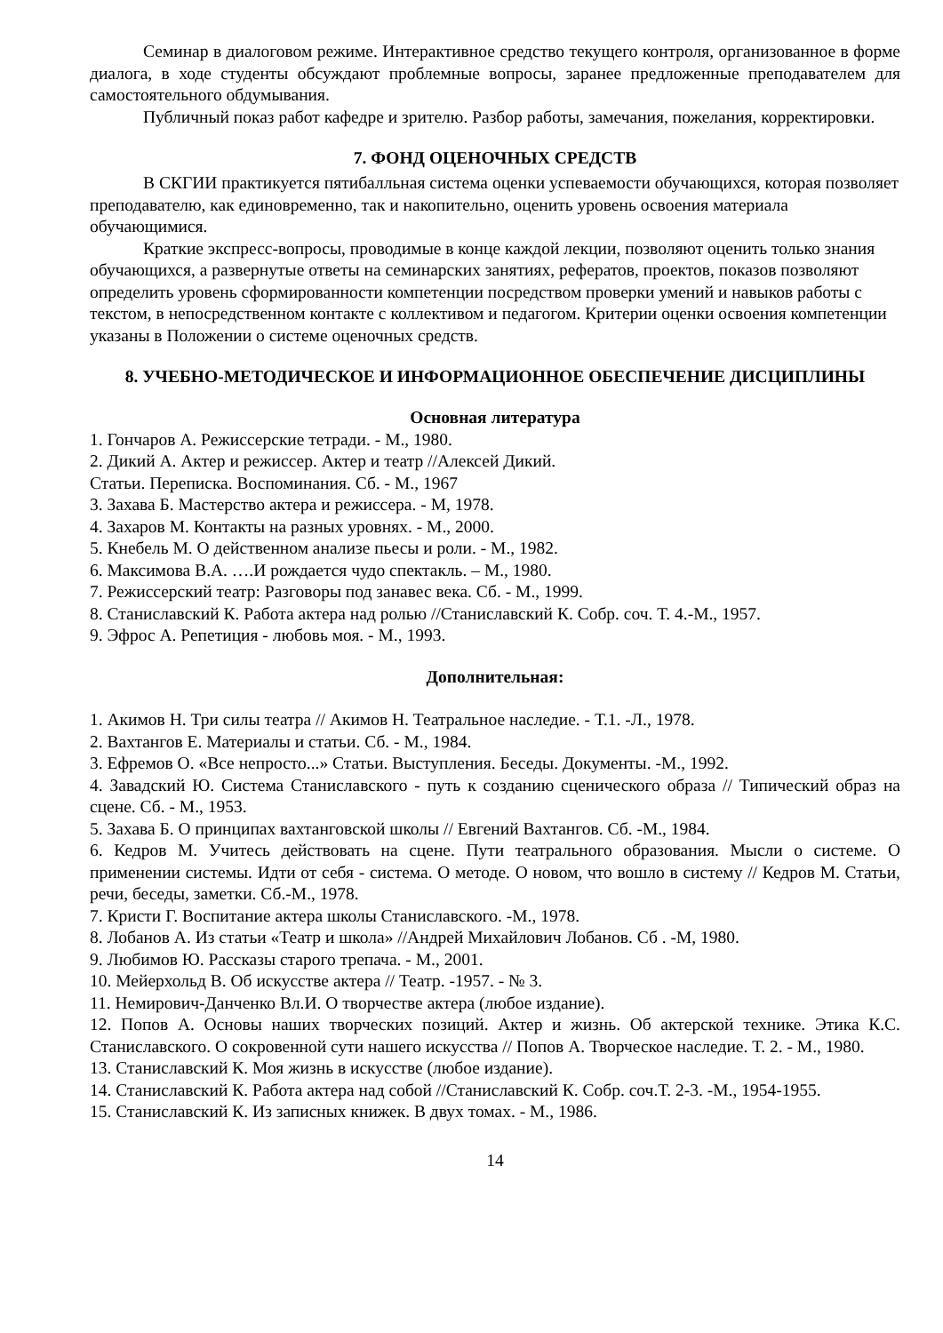Семинар в диалоговом режиме. Интерактивное средство текущего контроля, организованное в форме диалога, в ходе студенты обсуждают проблемные вопросы, заранее предложенные преподавателем для самостоятельного обдумывания.
Публичный показ работ кафедре и зрителю. Разбор работы, замечания, пожелания, корректировки.
7. ФОНД ОЦЕНОЧНЫХ СРЕДСТВ
В СКГИИ практикуется пятибалльная система оценки успеваемости обучающихся, которая позволяет преподавателю, как единовременно, так и накопительно, оценить уровень освоения материала обучающимися.
Краткие экспресс-вопросы, проводимые в конце каждой лекции, позволяют оценить только знания обучающихся, а развернутые ответы на семинарских занятиях, рефератов, проектов, показов позволяют определить уровень сформированности компетенции посредством проверки умений и навыков работы с текстом, в непосредственном контакте с коллективом и педагогом. Критерии оценки освоения компетенции указаны в Положении о системе оценочных средств.
8. УЧЕБНО-МЕТОДИЧЕСКОЕ И ИНФОРМАЦИОННОЕ ОБЕСПЕЧЕНИЕ ДИСЦИПЛИНЫ
Основная литература
1. Гончаров А. Режиссерские тетради. - М., 1980.
2. Дикий А. Актер и режиссер. Актер и театр //Алексей Дикий.
Статьи. Переписка. Воспоминания. Сб. - М., 1967
3. Захава Б. Мастерство актера и режиссера. - М, 1978.
4. Захаров М. Контакты на разных уровнях. - М., 2000.
5. Кнебель М. О действенном анализе пьесы и роли. - М., 1982.
6. Максимова В.А. ….И рождается чудо спектакль. – М., 1980.
7. Режиссерский театр: Разговоры под занавес века. Сб. - М., 1999.
8. Станиславский К. Работа актера над ролью //Станиславский К. Собр. соч. Т. 4.-М., 1957.
9. Эфрос А. Репетиция - любовь моя. - М., 1993.
Дополнительная:
1. Акимов Н. Три силы театра // Акимов Н. Театральное наследие. - Т.1. -Л., 1978.
2. Вахтангов Е. Материалы и статьи. Сб. - М., 1984.
3. Ефремов О. «Все непросто...» Статьи. Выступления. Беседы. Документы. -М., 1992.
4. Завадский Ю. Система Станиславского - путь к созданию сценического образа // Типический образ на сцене. Сб. - М., 1953.
5. Захава Б. О принципах вахтанговской школы // Евгений Вахтангов. Сб. -М., 1984.
6. Кедров М. Учитесь действовать на сцене. Пути театрального образования. Мысли о системе. О применении системы. Идти от себя - система. О методе. О новом, что вошло в систему // Кедров М. Статьи, речи, беседы, заметки. Сб.-М., 1978.
7. Кристи Г. Воспитание актера школы Станиславского. -М., 1978.
8. Лобанов А. Из статьи «Театр и школа» //Андрей Михайлович Лобанов. Сб . -М, 1980.
9. Любимов Ю. Рассказы старого трепача. - М., 2001.
10. Мейерхольд В. Об искусстве актера // Театр. -1957. - № 3.
11. Немирович-Данченко Вл.И. О творчестве актера (любое издание).
12. Попов А. Основы наших творческих позиций. Актер и жизнь. Об актерской технике. Этика К.С. Станиславского. О сокровенной сути нашего искусства // Попов А. Творческое наследие. Т. 2. - М., 1980.
13. Станиславский К. Моя жизнь в искусстве (любое издание).
14. Станиславский К. Работа актера над собой //Станиславский К. Собр. соч.Т. 2-3. -М., 1954-1955.
15. Станиславский К. Из записных книжек. В двух томах. - М., 1986.
14